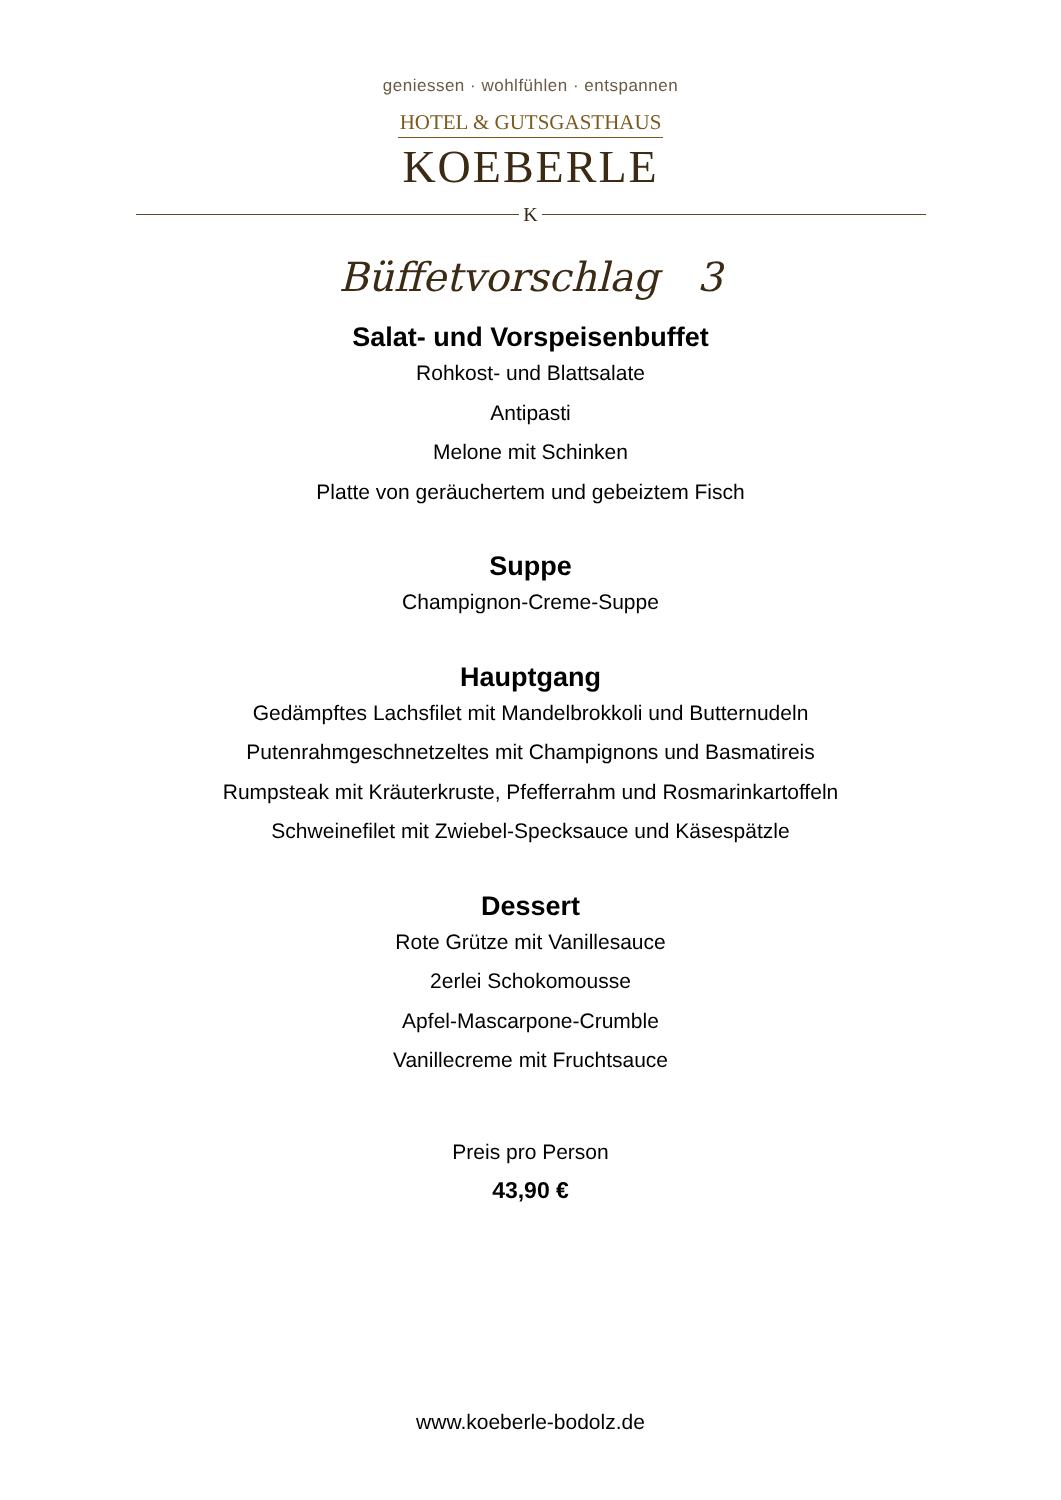geniessen · wohlfühlen · entspannen
HOTEL & GUTSGASTHAUS
KOEBERLE
K
Büffetvorschlag 3
Salat- und Vorspeisenbuffet
Rohkost- und Blattsalate
Antipasti
Melone mit Schinken
Platte von geräuchertem und gebeiztem Fisch
Suppe
Champignon-Creme-Suppe
Hauptgang
Gedämpftes Lachsfilet mit Mandelbrokkoli und Butternudeln
Putenrahmgeschnetzeltes mit Champignons und Basmatireis
Rumpsteak mit Kräuterkruste, Pfefferrahm und Rosmarinkartoffeln
Schweinefilet mit Zwiebel-Specksauce und Käsespätzle
Dessert
Rote Grütze mit Vanillesauce
2erlei Schokomousse
Apfel-Mascarpone-Crumble
Vanillecreme mit Fruchtsauce
Preis pro Person
43,90 €
www.koeberle-bodolz.de